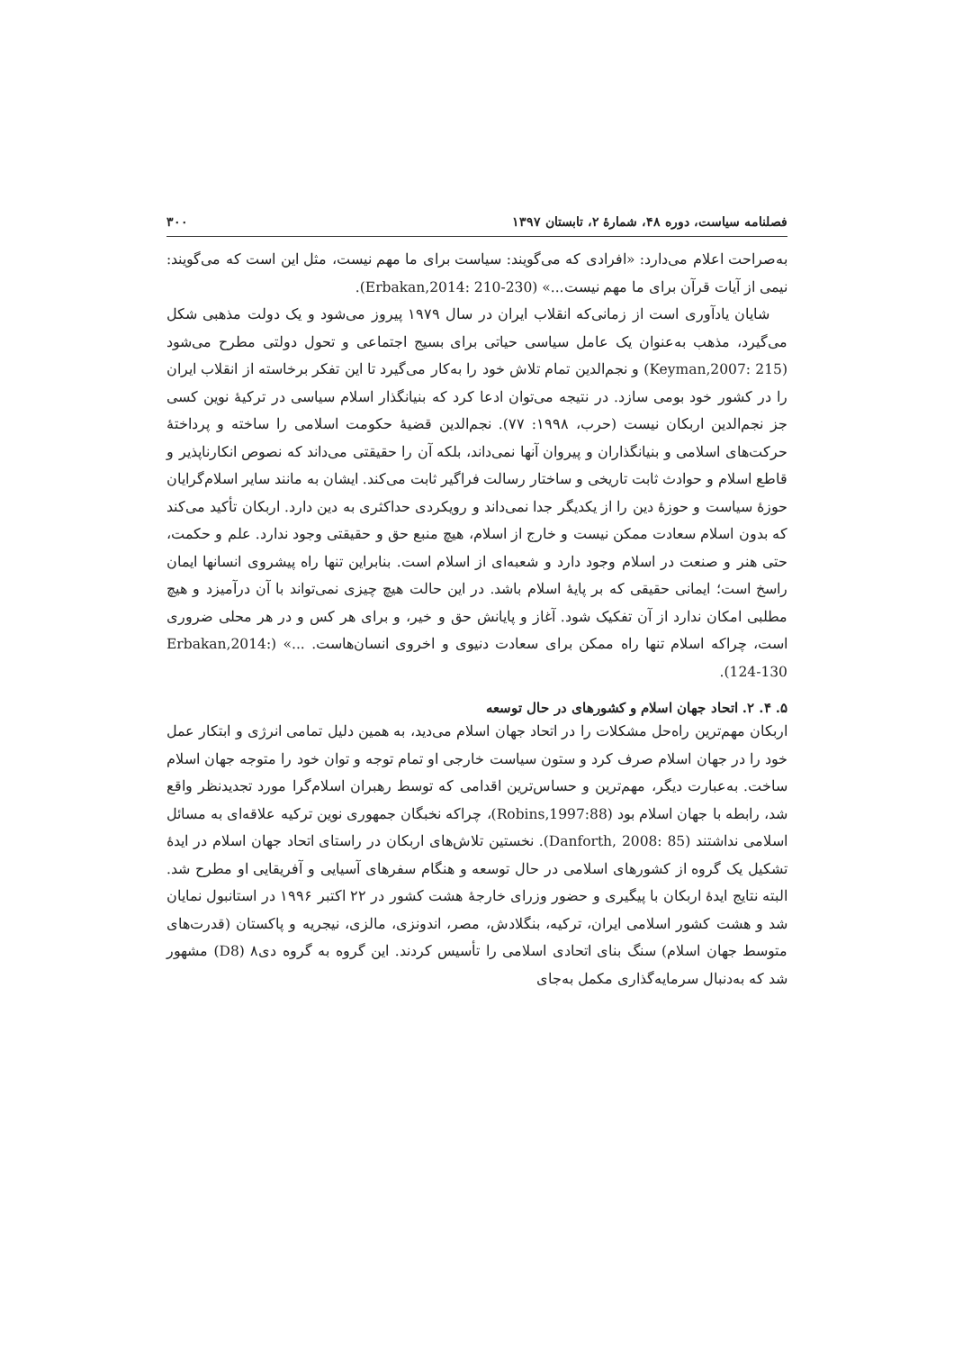فصلنامه سیاست، دوره ۴۸، شمارهٔ ۲، تابستان ۱۳۹۷ ۳۰۰
به‌صراحت اعلام می‌دارد: «افرادی که می‌گویند: سیاست برای ما مهم نیست، مثل این است که می‌گویند: نیمی از آیات قرآن برای ما مهم نیست...» (Erbakan,2014: 210-230).
شایان یادآوری است از زمانی‌که انقلاب ایران در سال ۱۹۷۹ پیروز می‌شود و یک دولت مذهبی شکل می‌گیرد، مذهب به‌عنوان یک عامل سیاسی حیاتی برای بسیج اجتماعی و تحول دولتی مطرح می‌شود (Keyman,2007: 215) و نجم‌الدین تمام تلاش خود را به‌کار می‌گیرد تا این تفکر برخاسته از انقلاب ایران را در کشور خود بومی سازد. در نتیجه می‌توان ادعا کرد که بنیانگذار اسلام سیاسی در ترکیهٔ نوین کسی جز نجم‌الدین اربکان نیست (حرب، ۱۹۹۸: ۷۷). نجم‌الدین قضیهٔ حکومت اسلامی را ساخته و پرداختهٔ حرکت‌های اسلامی و بنیانگذاران و پیروان آنها نمی‌داند، بلکه آن را حقیقتی می‌داند که نصوص انکارناپذیر و قاطع اسلام و حوادث ثابت تاریخی و ساختار رسالت فراگیر ثابت می‌کند. ایشان به مانند سایر اسلام‌گرایان حوزهٔ سیاست و حوزهٔ دین را از یکدیگر جدا نمی‌داند و رویکردی حداکثری به دین دارد. اربکان تأکید می‌کند که بدون اسلام سعادت ممکن نیست و خارج از اسلام، هیچ منبع حق و حقیقتی وجود ندارد. علم و حکمت، حتی هنر و صنعت در اسلام وجود دارد و شعبه‌ای از اسلام است. بنابراین تنها راه پیشروی انسانها ایمان راسخ است؛ ایمانی حقیقی که بر پایهٔ اسلام باشد. در این حالت هیچ چیزی نمی‌تواند با آن درآمیزد و هیچ مطلبی امکان ندارد از آن تفکیک شود. آغاز و پایانش حق و خیر، و برای هر کس و در هر محلی ضروری است، چراکه اسلام تنها راه ممکن برای سعادت دنیوی و اخروی انسان‌هاست. ...» (Erbakan,2014: 124-130).
۵. ۴. ۲. اتحاد جهان اسلام و کشورهای در حال توسعه
اربکان مهم‌ترین راه‌حل مشکلات را در اتحاد جهان اسلام می‌دید، به همین دلیل تمامی انرژی و ابتکار عمل خود را در جهان اسلام صرف کرد و ستون سیاست خارجی او تمام توجه و توان خود را متوجه جهان اسلام ساخت. به‌عبارت دیگر، مهم‌ترین و حساس‌ترین اقدامی که توسط رهبران اسلام‌گرا مورد تجدیدنظر واقع شد، رابطه با جهان اسلام بود (Robins,1997:88)، چراکه نخبگان جمهوری نوین ترکیه علاقه‌ای به مسائل اسلامی نداشتند (Danforth, 2008: 85). نخستین تلاش‌های اربکان در راستای اتحاد جهان اسلام در ایدهٔ تشکیل یک گروه از کشورهای اسلامی در حال توسعه و هنگام سفرهای آسیایی و آفریقایی او مطرح شد. البته نتایج ایدهٔ اربکان با پیگیری و حضور وزرای خارجهٔ هشت کشور در ۲۲ اکتبر ۱۹۹۶ در استانبول نمایان شد و هشت کشور اسلامی ایران، ترکیه، بنگلادش، مصر، اندونزی، مالزی، نیجریه و پاکستان (قدرت‌های متوسط جهان اسلام) سنگ بنای اتحادی اسلامی را تأسیس کردند. این گروه به گروه دی۸ (D8) مشهور شد که به‌دنبال سرمایه‌گذاری مکمل به‌جای